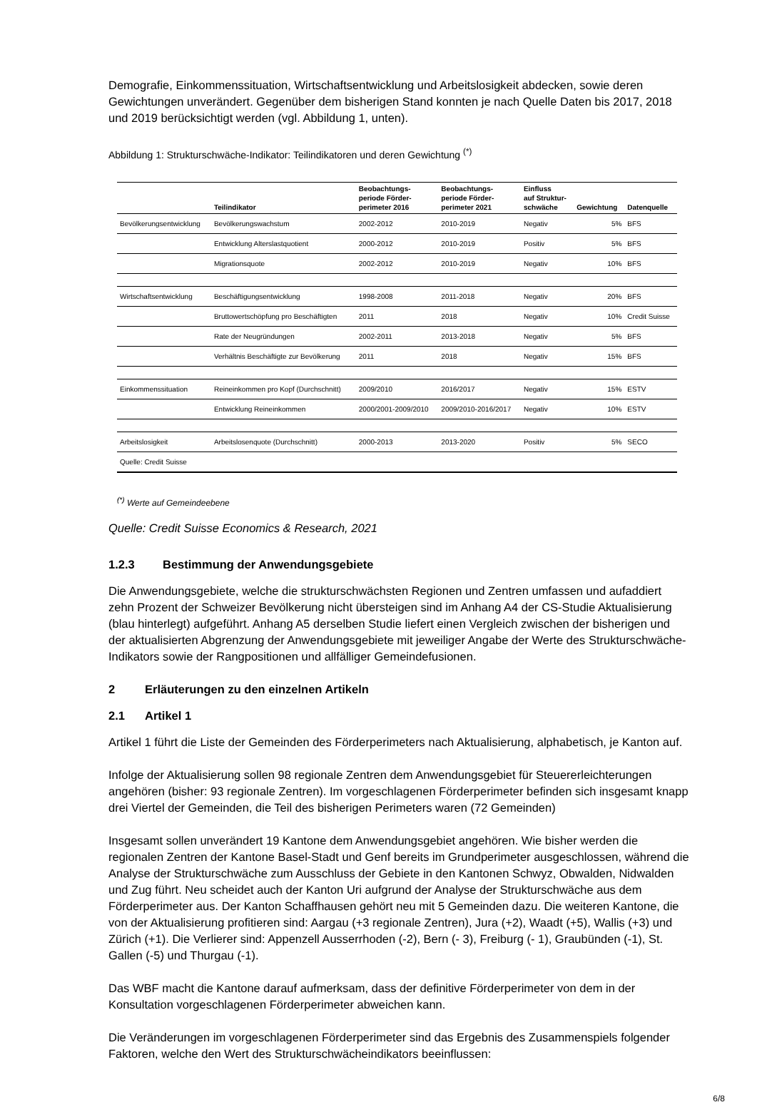Demografie, Einkommenssituation, Wirtschaftsentwicklung und Arbeitslosigkeit abdecken, sowie deren Gewichtungen unverändert. Gegenüber dem bisherigen Stand konnten je nach Quelle Daten bis 2017, 2018 und 2019 berücksichtigt werden (vgl. Abbildung 1, unten).
Abbildung 1: Strukturschwäche-Indikator: Teilindikatoren und deren Gewichtung <sup>(*)</sup>
| | Teilindikator | Beobachtungs- periode Förder- perimeter 2016 | Beobachtungs- periode Förder- perimeter 2021 | Einfluss auf Struktur- schwäche | Gewichtung | Datenquelle |
| --- | --- | --- | --- | --- | --- | --- |
| Bevölkerungsentwicklung | Bevölkerungswachstum | 2002-2012 | 2010-2019 | Negativ | 5% | BFS |
| | Entwicklung Alterslastquotient | 2000-2012 | 2010-2019 | Positiv | 5% | BFS |
| | Migrationsquote | 2002-2012 | 2010-2019 | Negativ | 10% | BFS |
| Wirtschaftsentwicklung | Beschäftigungsentwicklung | 1998-2008 | 2011-2018 | Negativ | 20% | BFS |
| | Bruttowertschöpfung pro Beschäftigten | 2011 | 2018 | Negativ | 10% | Credit Suisse |
| | Rate der Neugründungen | 2002-2011 | 2013-2018 | Negativ | 5% | BFS |
| | Verhältnis Beschäftigte zur Bevölkerung | 2011 | 2018 | Negativ | 15% | BFS |
| Einkommenssituation | Reineinkommen pro Kopf (Durchschnitt) | 2009/2010 | 2016/2017 | Negativ | 15% | ESTV |
| | Entwicklung Reineinkommen | 2000/2001-2009/2010 | 2009/2010-2016/2017 | Negativ | 10% | ESTV |
| Arbeitslosigkeit | Arbeitslosenquote (Durchschnitt) | 2000-2013 | 2013-2020 | Positiv | 5% | SECO |
| Quelle: Credit Suisse | | | | | | |
<sup>(*)</sup> Werte auf Gemeindeebene
Quelle: Credit Suisse Economics & Research, 2021
1.2.3 Bestimmung der Anwendungsgebiete
Die Anwendungsgebiete, welche die strukturschwächsten Regionen und Zentren umfassen und aufaddiert zehn Prozent der Schweizer Bevölkerung nicht übersteigen sind im Anhang A4 der CS-Studie Aktualisierung (blau hinterlegt) aufgeführt. Anhang A5 derselben Studie liefert einen Vergleich zwischen der bisherigen und der aktualisierten Abgrenzung der Anwendungsgebiete mit jeweiliger Angabe der Werte des Strukturschwäche-Indikators sowie der Rangpositionen und allfälliger Gemeindefusionen.
2 Erläuterungen zu den einzelnen Artikeln
2.1 Artikel 1
Artikel 1 führt die Liste der Gemeinden des Förderperimeters nach Aktualisierung, alphabetisch, je Kanton auf.
Infolge der Aktualisierung sollen 98 regionale Zentren dem Anwendungsgebiet für Steuererleichterungen angehören (bisher: 93 regionale Zentren). Im vorgeschlagenen Förderperimeter befinden sich insgesamt knapp drei Viertel der Gemeinden, die Teil des bisherigen Perimeters waren (72 Gemeinden)
Insgesamt sollen unverändert 19 Kantone dem Anwendungsgebiet angehören. Wie bisher werden die regionalen Zentren der Kantone Basel-Stadt und Genf bereits im Grundperimeter ausgeschlossen, während die Analyse der Strukturschwäche zum Ausschluss der Gebiete in den Kantonen Schwyz, Obwalden, Nidwalden und Zug führt. Neu scheidet auch der Kanton Uri aufgrund der Analyse der Strukturschwäche aus dem Förderperimeter aus. Der Kanton Schaffhausen gehört neu mit 5 Gemeinden dazu. Die weiteren Kantone, die von der Aktualisierung profitieren sind: Aargau (+3 regionale Zentren), Jura (+2), Waadt (+5), Wallis (+3) und Zürich (+1). Die Verlierer sind: Appenzell Ausserrhoden (-2), Bern (- 3), Freiburg (- 1), Graubünden (-1), St. Gallen (-5) und Thurgau (-1).
Das WBF macht die Kantone darauf aufmerksam, dass der definitive Förderperimeter von dem in der Konsultation vorgeschlagenen Förderperimeter abweichen kann.
Die Veränderungen im vorgeschlagenen Förderperimeter sind das Ergebnis des Zusammenspiels folgender Faktoren, welche den Wert des Strukturschwächeindikators beeinflussen:
6/8